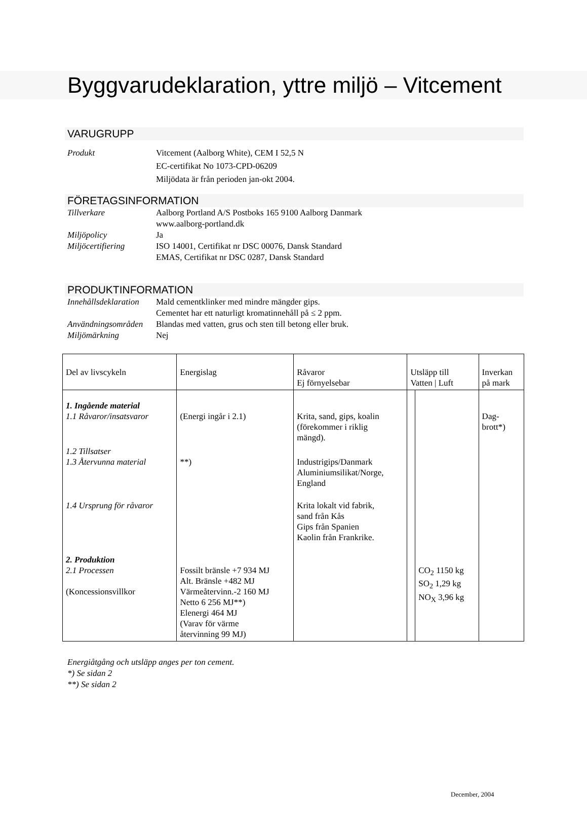Byggvarudeklaration, yttre miljö – Vitcement
VARUGRUPP
Produkt
Vitcement (Aalborg White), CEM I 52,5 N
EC-certifikat No 1073-CPD-06209
Miljödata är från perioden jan-okt 2004.
FÖRETAGSINFORMATION
Tillverkare
Aalborg Portland A/S Postboks 165 9100 Aalborg Danmark
www.aalborg-portland.dk
Miljöpolicy
Ja
Miljöcertifiering
ISO 14001, Certifikat nr DSC 00076, Dansk Standard
EMAS, Certifikat nr DSC 0287, Dansk Standard
PRODUKTINFORMATION
Innehållsdeklaration
Mald cementklinker med mindre mängder gips.
Cementet har ett naturligt kromatinnehåll på ≤ 2 ppm.
Användningsområden
Blandas med vatten, grus och sten till betong eller bruk.
Miljömärkning
Nej
| Del av livscykeln | Energislag | Råvaror Ej förnyelsebar | Utsläpp till Vatten / Luft | | Inverkan på mark |
| --- | --- | --- | --- | --- | --- |
| 1. Ingående material 1.1 Råvaror/insatsvaror | (Energi ingår i 2.1) | Krita, sand, gips, koalin (förekommer i riklig mängd). | | | Dag- brott*) |
| 1.2 Tillsatser 1.3 Återvunna material | **) | Industrigips/Danmark Aluminiumsilikat/Norge, England | | | |
| 1.4 Ursprung för råvaror | | Krita lokalt vid fabrik, sand från Kås Gips från Spanien Kaolin från Frankrike. | | | |
| 2. Produktion 2.1 Processen (Koncessionsvillkor | Fossilt bränsle +7 934 MJ Alt. Bränsle +482 MJ Värmeåtervinn.-2 160 MJ Netto 6 256 MJ**) Elenergi 464 MJ (Varav för värme återvinning 99 MJ) | | | CO<sub>2</sub> 1150 kg SO<sub>2</sub> 1,29 kg NO<sub>X</sub> 3,96 kg | |
Energiåtgång och utsläpp anges per ton cement.
*) Se sidan 2
**) Se sidan 2
December, 2004